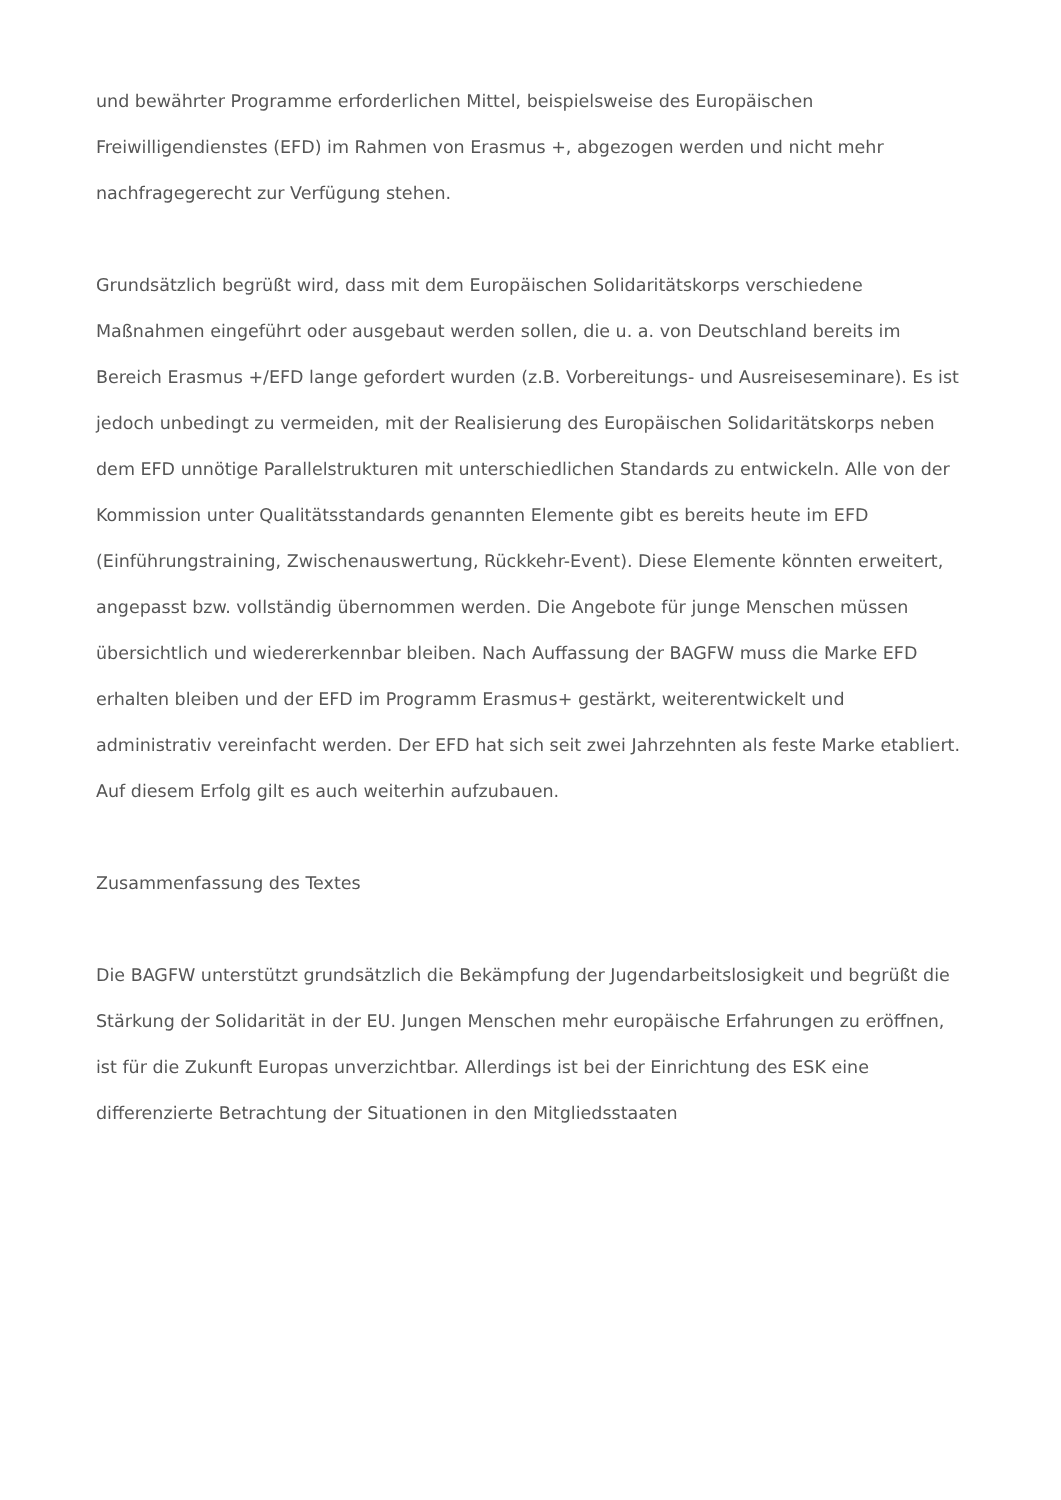und bewährter Programme erforderlichen Mittel, beispielsweise des Europäischen Freiwilligendienstes (EFD) im Rahmen von Erasmus +, abgezogen werden und nicht mehr nachfragegerecht zur Verfügung stehen.
Grundsätzlich begrüßt wird, dass mit dem Europäischen Solidaritätskorps verschiedene Maßnahmen eingeführt oder ausgebaut werden sollen, die u. a. von Deutschland bereits im Bereich Erasmus +/EFD lange gefordert wurden (z.B. Vorbereitungs- und Ausreiseseminare). Es ist jedoch unbedingt zu vermeiden, mit der Realisierung des Europäischen Solidaritätskorps neben dem EFD unnötige Parallelstrukturen mit unterschiedlichen Standards zu entwickeln. Alle von der Kommission unter Qualitätsstandards genannten Elemente gibt es bereits heute im EFD (Einführungstraining, Zwischenauswertung, Rückkehr-Event). Diese Elemente könnten erweitert, angepasst bzw. vollständig übernommen werden. Die Angebote für junge Menschen müssen übersichtlich und wiedererkennbar bleiben. Nach Auffassung der BAGFW muss die Marke EFD erhalten bleiben und der EFD im Programm Erasmus+ gestärkt, weiterentwickelt und administrativ vereinfacht werden. Der EFD hat sich seit zwei Jahrzehnten als feste Marke etabliert. Auf diesem Erfolg gilt es auch weiterhin aufzubauen.
Zusammenfassung des Textes
Die BAGFW unterstützt grundsätzlich die Bekämpfung der Jugendarbeitslosigkeit und begrüßt die Stärkung der Solidarität in der EU. Jungen Menschen mehr europäische Erfahrungen zu eröffnen, ist für die Zukunft Europas unverzichtbar. Allerdings ist bei der Einrichtung des ESK eine differenzierte Betrachtung der Situationen in den Mitgliedsstaaten